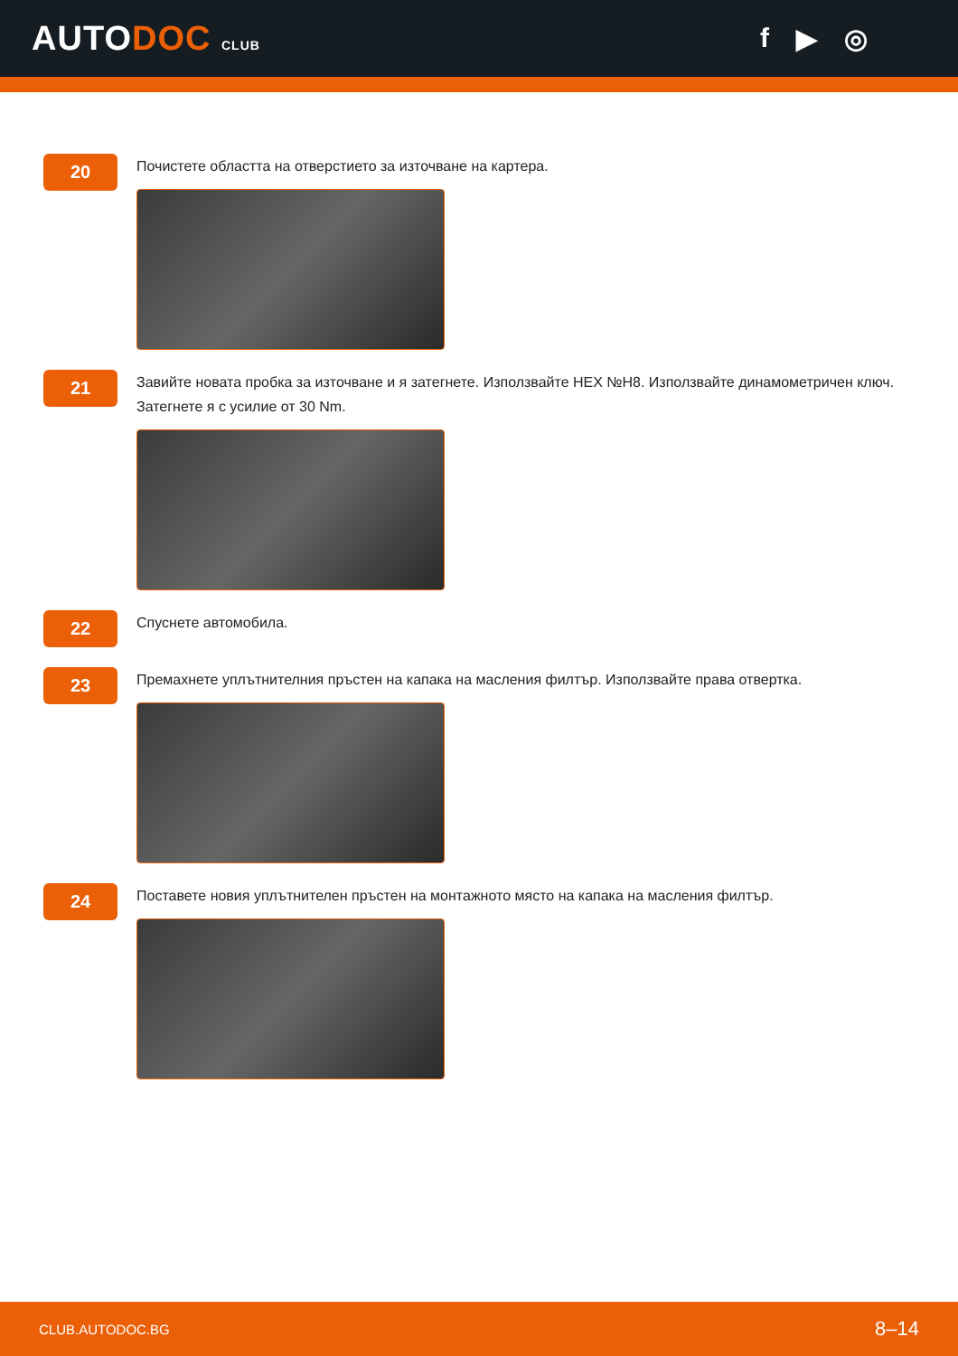AUTODOC CLUB
f ▶ ◎
20
Почистете областта на отверстието за източване на картера.
21
Завийте новата пробка за източване и я затегнете. Използвайте HEX №H8. Използвайте динамометричен ключ. Затегнете я с усилие от 30 Nm.
22
Спуснете автомобила.
23
Премахнете уплътнителния пръстен на капака на масления филтър. Използвайте права отвертка.
24
Поставете новия уплътнителен пръстен на монтажното място на капака на масления филтър.
CLUB.AUTODOC.BG 8–14